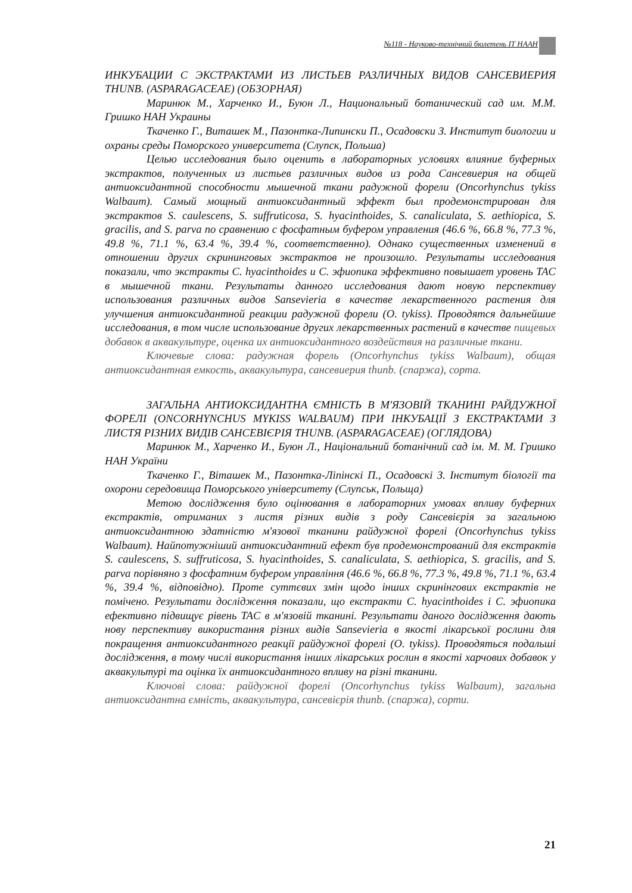№118 - Науково-технічний бюлетень ІТ НААН
ИНКУБАЦИИ С ЭКСТРАКТАМИ ИЗ ЛИСТЬЕВ РАЗЛИЧНЫХ ВИДОВ САНСЕВИЕРИЯ THUNB. (ASPARAGACEAE) (ОБЗОРНАЯ)
Маринюк М., Харченко И., Буюн Л., Национальный ботанический сад им. М.М. Гришко НАН Украины
Ткаченко Г., Виташек М., Пазонтка-Липински П., Осадовски З. Институт биологии и охраны среды Поморского университета (Слупск, Польша)
Целью исследования было оценить в лабораторных условиях влияние буферных экстрактов, полученных из листьев различных видов из рода Сансевиерия на общей антиоксидантной способности мышечной ткани радужной форели (Oncorhynchus tykiss Walbaum). Самый мощный антиоксидантный эффект был продемонстрирован для экстрактов S. caulescens, S. suffruticosa, S. hyacinthoides, S. canaliculata, S. aethiopica, S. gracilis, and S. parva по сравнению с фосфатным буфером управления (46.6 %, 66.8 %, 77.3 %, 49.8 %, 71.1 %, 63.4 %, 39.4 %, соответственно). Однако существенных изменений в отношении других скрининговых экстрактов не произошло. Результаты исследования показали, что экстракты C. hyacinthoides и C. эфиопика эффективно повышает уровень TAC в мышечной ткани. Результаты данного исследования дают новую перспективу использования различных видов Sansevieria в качестве лекарственного растения для улучшения антиоксидантной реакции радужной форели (O. tykiss). Проводятся дальнейшие исследования, в том числе использование других лекарственных растений в качестве пищевых добавок в аквакультуре, оценка их антиоксидантного воздействия на различные ткани.
Ключевые слова: радужная форель (Oncorhynchus tykiss Walbaum), общая антиоксидантная емкость, аквакультура, сансевиерия thunb. (спаржа), сорта.
ЗАГАЛЬНА АНТИОКСИДАНТНА ЄМНІСТЬ В М'ЯЗОВІЙ ТКАНИНІ РАЙДУЖНОЇ ФОРЕЛІ (ONCORHYNCHUS MYKISS WALBAUM) ПРИ ІНКУБАЦІЇ З ЕКСТРАКТАМИ З ЛИСТЯ РІЗНИХ ВИДІВ САНСЕВІЄРІЯ THUNB. (ASPARAGACEAE) (ОГЛЯДОВА)
Маринюк М., Харченко И., Буюн Л., Національний ботанічний сад ім. М. М. Гришко НАН України
Ткаченко Г., Віташек М., Пазонтка-Ліпінскі П., Осадовскі З. Інститут біології та охорони середовища Поморського університету (Слупськ, Польща)
Метою дослідження було оцінювання в лабораторних умовах впливу буферних екстрактів, отриманих з листя різних видів з роду Сансевієрія за загальною антиоксидантною здатністю м'язової тканини райдужної форелі (Oncorhynchus tykiss Walbaum). Найпотужніший антиоксидантний ефект був продемонстрований для екстрактів S. caulescens, S. suffruticosa, S. hyacinthoides, S. canaliculata, S. aethiopica, S. gracilis, and S. parva порівняно з фосфатним буфером управління (46.6 %, 66.8 %, 77.3 %, 49.8 %, 71.1 %, 63.4 %, 39.4 %, відповідно). Проте суттєвих змін щодо інших скринінгових екстрактів не помічено. Результати дослідження показали, що екстракти C. hyacinthoides і C. эфиопика ефективно підвищує рівень TAC в м'язовій тканині. Результати даного дослідження дають нову перспективу використання різних видів Sansevieria в якості лікарської рослини для покращення антиоксидантного реакції райдужної форелі (O. tykiss). Проводяться подальші дослідження, в тому числі використання інших лікарських рослин в якості харчових добавок у аквакультурі та оцінка їх антиоксидантного впливу на різні тканини.
Ключові слова: райдужної форелі (Oncorhynchus tykiss Walbaum), загальна антиоксидантна ємність, аквакультура, сансевієрія thunb. (спаржа), сорти.
21